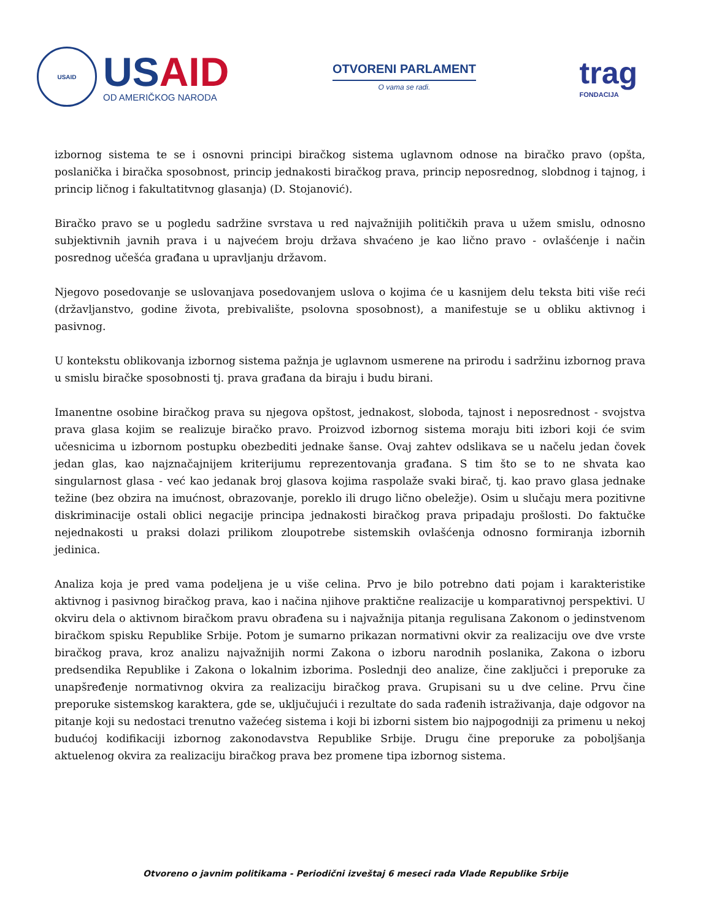USAID
USAID
OD AMERIČKOG NARODA
OTVORENI PARLAMENT
O vama se radi.
trag
FONDACIJA
izbornog sistema te se i osnovni principi biračkog sistema uglavnom odnose na biračko pravo (opšta, poslanička i biračka sposobnost, princip jednakosti biračkog prava, princip neposrednog, slobdnog i tajnog, i princip ličnog i fakultatitvnog glasanja) (D. Stojanović).
Biračko pravo se u pogledu sadržine svrstava u red najvažnijih političkih prava u užem smislu, odnosno subjektivnih javnih prava i u najvećem broju država shvaćeno je kao lično pravo - ovlašćenje i način posrednog učešća građana u upravljanju državom.
Njegovo posedovanje se uslovanjava posedovanjem uslova o kojima će u kasnijem delu teksta biti više reći (državljanstvo, godine života, prebivalište, psolovna sposobnost), a manifestuje se u obliku aktivnog i pasivnog.
U kontekstu oblikovanja izbornog sistema pažnja je uglavnom usmerene na prirodu i sadržinu izbornog prava u smislu biračke sposobnosti tj. prava građana da biraju i budu birani.
Imanentne osobine biračkog prava su njegova opštost, jednakost, sloboda, tajnost i neposrednost - svojstva prava glasa kojim se realizuje biračko pravo. Proizvod izbornog sistema moraju biti izbori koji će svim učesnicima u izbornom postupku obezbediti jednake šanse. Ovaj zahtev odslikava se u načelu jedan čovek jedan glas, kao najznačajnijem kriterijumu reprezentovanja građana. S tim što se to ne shvata kao singularnost glasa - već kao jedanak broj glasova kojima raspolaže svaki birač, tj. kao pravo glasa jednake težine (bez obzira na imućnost, obrazovanje, poreklo ili drugo lično obeležje). Osim u slučaju mera pozitivne diskriminacije ostali oblici negacije principa jednakosti biračkog prava pripadaju prošlosti. Do faktučke nejednakosti u praksi dolazi prilikom zloupotrebe sistemskih ovlašćenja odnosno formiranja izbornih jedinica.
Analiza koja je pred vama podeljena je u više celina. Prvo je bilo potrebno dati pojam i karakteristike aktivnog i pasivnog biračkog prava, kao i načina njihove praktične realizacije u komparativnoj perspektivi. U okviru dela o aktivnom biračkom pravu obrađena su i najvažnija pitanja regulisana Zakonom o jedinstvenom biračkom spisku Republike Srbije. Potom je sumarno prikazan normativni okvir za realizaciju ove dve vrste biračkog prava, kroz analizu najvažnijih normi Zakona o izboru narodnih poslanika, Zakona o izboru predsendika Republike i Zakona o lokalnim izborima. Poslednji deo analize, čine zaključci i preporuke za unapšređenje normativnog okvira za realizaciju biračkog prava. Grupisani su u dve celine. Prvu čine preporuke sistemskog karaktera, gde se, uključujući i rezultate do sada rađenih istraživanja, daje odgovor na pitanje koji su nedostaci trenutno važećeg sistema i koji bi izborni sistem bio najpogodniji za primenu u nekoj budućoj kodifikaciji izbornog zakonodavstva Republike Srbije. Drugu čine preporuke za poboljšanja aktuelenog okvira za realizaciju biračkog prava bez promene tipa izbornog sistema.
Otvoreno o javnim politikama - Periodični izveštaj 6 meseci rada Vlade Republike Srbije